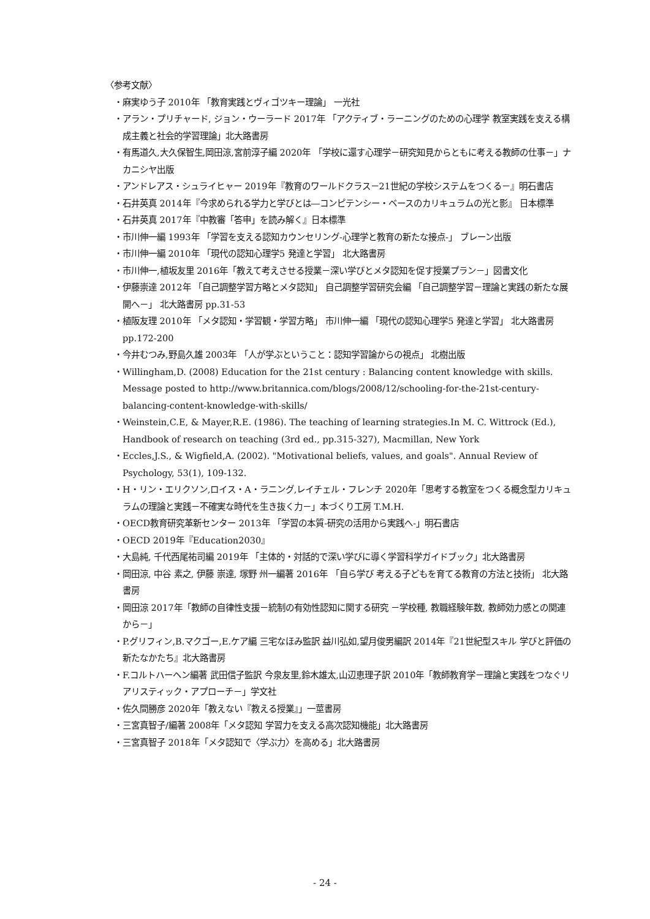〈参考文献〉
・麻実ゆう子 2010年 「教育実践とヴィゴツキー理論」 一光社
・アラン・プリチャード, ジョン・ウーラード 2017年 「アクティブ・ラーニングのための心理学 教室実践を支える構成主義と社会的学習理論」北大路書房
・有馬道久,大久保智生,岡田涼,宮前淳子編 2020年 「学校に還す心理学－研究知見からともに考える教師の仕事－」ナカニシヤ出版
・アンドレアス・シュライヒャー 2019年『教育のワールドクラス－21世紀の学校システムをつくる－』明石書店
・石井英真 2014年『今求められる学力と学びとは―コンピテンシー・ベースのカリキュラムの光と影』 日本標準
・石井英真 2017年『中教審「答申」を読み解く』日本標準
・市川伸一編 1993年 「学習を支える認知カウンセリング-心理学と教育の新たな接点-」 ブレーン出版
・市川伸一編 2010年 「現代の認知心理学5 発達と学習」 北大路書房
・市川伸一,植坂友里 2016年「教えて考えさせる授業－深い学びとメタ認知を促す授業プラン－」図書文化
・伊藤崇達 2012年 「自己調整学習方略とメタ認知」 自己調整学習研究会編 「自己調整学習－理論と実践の新たな展開へ－」 北大路書房 pp.31-53
・植阪友理 2010年 「メタ認知・学習観・学習方略」 市川伸一編 「現代の認知心理学5 発達と学習」 北大路書房 pp.172-200
・今井むつみ,野島久雄 2003年 「人が学ぶということ：認知学習論からの視点」 北樹出版
・Willingham,D. (2008) Education for the 21st century : Balancing content knowledge with skills. Message posted to http://www.britannica.com/blogs/2008/12/schooling-for-the-21st-century-balancing-content-knowledge-with-skills/
・Weinstein,C.E, & Mayer,R.E. (1986). The teaching of learning strategies.In M. C. Wittrock (Ed.), Handbook of research on teaching (3rd ed., pp.315-327), Macmillan, New York
・Eccles,J.S., & Wigfield,A. (2002). "Motivational beliefs, values, and goals". Annual Review of Psychology, 53(1), 109-132.
・H・リン・エリクソン,ロイス・A・ラニング,レイチェル・フレンチ 2020年「思考する教室をつくる概念型カリキュラムの理論と実践－不確実な時代を生き抜く力－」本づくり工房 T.M.H.
・OECD教育研究革新センター 2013年 「学習の本質-研究の活用から実践へ-」明石書店
・OECD 2019年『Education2030』
・大島純, 千代西尾祐司編 2019年 「主体的・対話的で深い学びに導く学習科学ガイドブック」北大路書房
・岡田涼, 中谷 素之, 伊藤 崇達, 塚野 州一編著 2016年 「自ら学び 考える子どもを育てる教育の方法と技術」 北大路書房
・岡田涼 2017年「教師の自律性支援－統制の有効性認知に関する研究 －学校種, 教職経験年数, 教師効力感との関連から－」
・P.グリフィン,B.マクゴー,E.ケア編 三宅なほみ監訳 益川弘如,望月俊男編訳 2014年『21世紀型スキル 学びと評価の新たなかたち』北大路書房
・F.コルトハーヘン編著 武田信子監訳 今泉友里,鈴木雄太,山辺恵理子訳 2010年「教師教育学－理論と実践をつなぐリアリスティック・アプローチ－」学文社
・佐久間勝彦 2020年「教えない『教える授業』」一莖書房
・三宮真智子/編著 2008年「メタ認知 学習力を支える高次認知機能」北大路書房
・三宮真智子 2018年「メタ認知で〈学ぶ力〉を高める」北大路書房
- 24 -